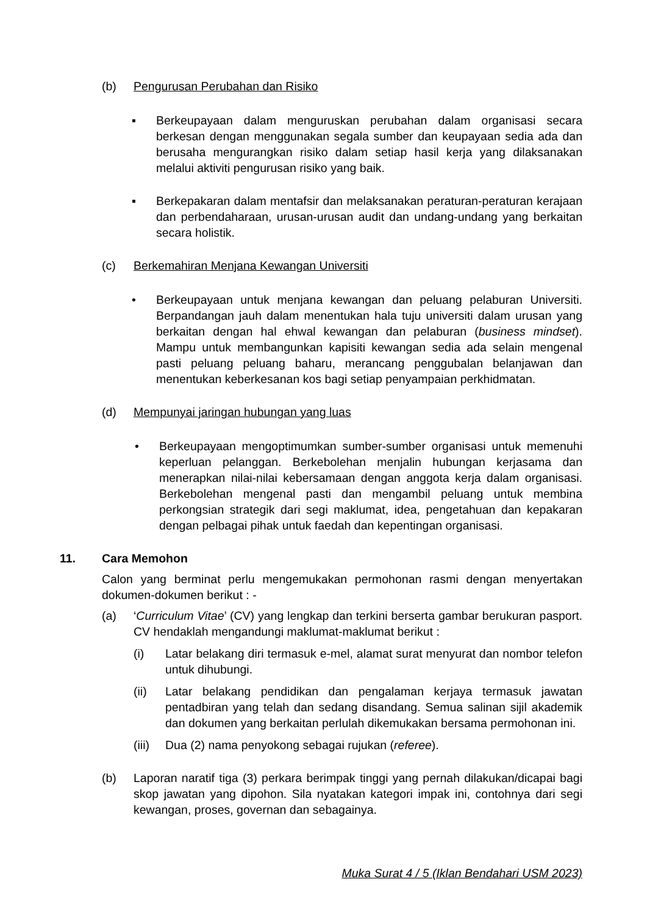(b) Pengurusan Perubahan dan Risiko
▪ Berkeupayaan dalam menguruskan perubahan dalam organisasi secara berkesan dengan menggunakan segala sumber dan keupayaan sedia ada dan berusaha mengurangkan risiko dalam setiap hasil kerja yang dilaksanakan melalui aktiviti pengurusan risiko yang baik.
▪ Berkepakaran dalam mentafsir dan melaksanakan peraturan-peraturan kerajaan dan perbendaharaan, urusan-urusan audit dan undang-undang yang berkaitan secara holistik.
(c) Berkemahiran Menjana Kewangan Universiti
• Berkeupayaan untuk menjana kewangan dan peluang pelaburan Universiti. Berpandangan jauh dalam menentukan hala tuju universiti dalam urusan yang berkaitan dengan hal ehwal kewangan dan pelaburan (business mindset). Mampu untuk membangunkan kapisiti kewangan sedia ada selain mengenal pasti peluang peluang baharu, merancang penggubalan belanjawan dan menentukan keberkesanan kos bagi setiap penyampaian perkhidmatan.
(d) Mempunyai jaringan hubungan yang luas
• Berkeupayaan mengoptimumkan sumber-sumber organisasi untuk memenuhi keperluan pelanggan. Berkebolehan menjalin hubungan kerjasama dan menerapkan nilai-nilai kebersamaan dengan anggota kerja dalam organisasi. Berkebolehan mengenal pasti dan mengambil peluang untuk membina perkongsian strategik dari segi maklumat, idea, pengetahuan dan kepakaran dengan pelbagai pihak untuk faedah dan kepentingan organisasi.
11. Cara Memohon
Calon yang berminat perlu mengemukakan permohonan rasmi dengan menyertakan dokumen-dokumen berikut : -
(a) ‘Curriculum Vitae’ (CV) yang lengkap dan terkini berserta gambar berukuran pasport. CV hendaklah mengandungi maklumat-maklumat berikut :
(i) Latar belakang diri termasuk e-mel, alamat surat menyurat dan nombor telefon untuk dihubungi.
(ii) Latar belakang pendidikan dan pengalaman kerjaya termasuk jawatan pentadbiran yang telah dan sedang disandang. Semua salinan sijil akademik dan dokumen yang berkaitan perlulah dikemukakan bersama permohonan ini.
(iii)
Dua (2) nama penyokong sebagai rujukan (referee).
(b) Laporan naratif tiga (3) perkara berimpak tinggi yang pernah dilakukan/dicapai bagi skop jawatan yang dipohon. Sila nyatakan kategori impak ini, contohnya dari segi kewangan, proses, governan dan sebagainya.
Muka Surat 4 / 5 (Iklan Bendahari USM 2023)